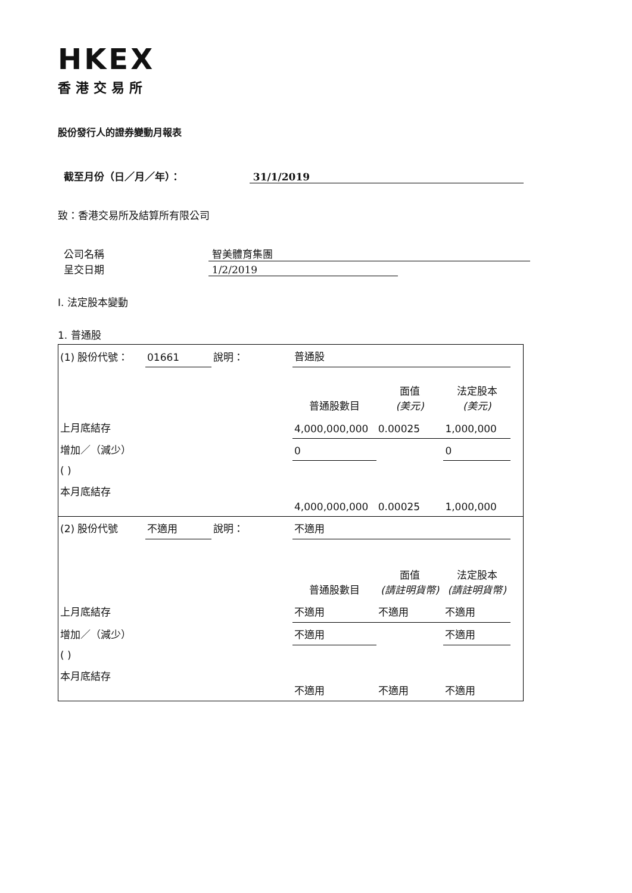HKEX
香港交易所
股份發行人的證券變動月報表
截至月份（日／月／年）： 31/1/2019
致：香港交易所及結算所有限公司
公司名稱 智美體育集團
呈交日期 1/2/2019
I. 法定股本變動
1. 普通股
| (1) 股份代號： | 01661 | 說明： | 普通股 | | | |
| | | | 普通股數目 | 面值 (美元) | 法定股本 (美元) | |
| 上月底結存 | | | 4,000,000,000 | 0.00025 | 1,000,000 | |
| 增加／（減少） | | | 0 | | 0 | |
| ( ) | | | | | | |
| 本月底結存 | | | 4,000,000,000 | 0.00025 | 1,000,000 | |
| (2) 股份代號 | 不適用 | 說明： | 不適用 | | | |
| | | | 普通股數目 | 面值 (請註明貨幣) | 法定股本 (請註明貨幣) | |
| 上月底結存 | | | 不適用 | 不適用 | 不適用 | |
| 增加／（減少） | | | 不適用 | | 不適用 | |
| ( ) | | | | | | |
| 本月底結存 | | | 不適用 | 不適用 | 不適用 | |